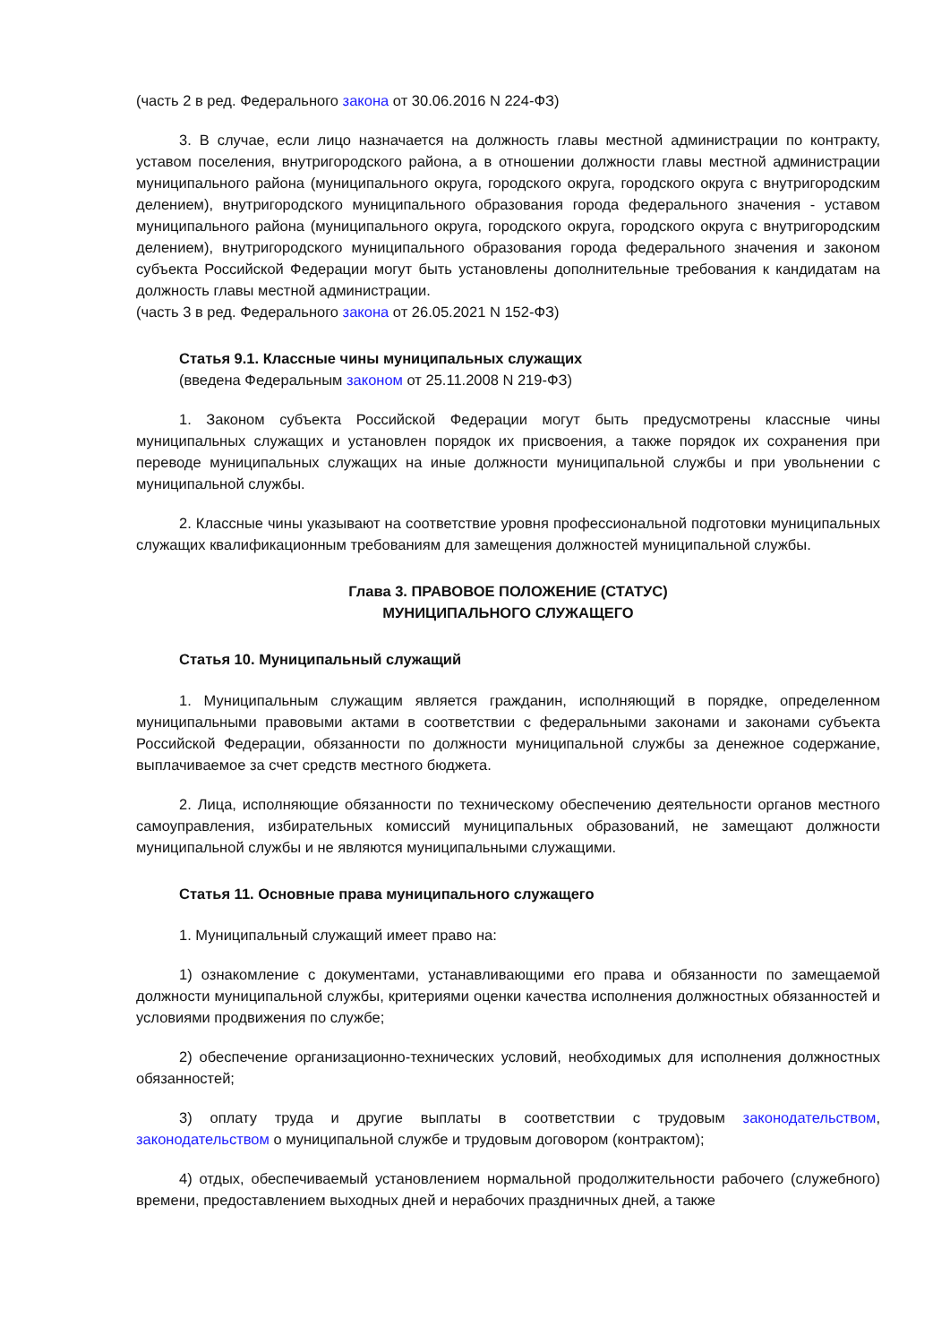(часть 2 в ред. Федерального закона от 30.06.2016 N 224-ФЗ)
3. В случае, если лицо назначается на должность главы местной администрации по контракту, уставом поселения, внутригородского района, а в отношении должности главы местной администрации муниципального района (муниципального округа, городского округа, городского округа с внутригородским делением), внутригородского муниципального образования города федерального значения - уставом муниципального района (муниципального округа, городского округа, городского округа с внутригородским делением), внутригородского муниципального образования города федерального значения и законом субъекта Российской Федерации могут быть установлены дополнительные требования к кандидатам на должность главы местной администрации.
(часть 3 в ред. Федерального закона от 26.05.2021 N 152-ФЗ)
Статья 9.1. Классные чины муниципальных служащих
(введена Федеральным законом от 25.11.2008 N 219-ФЗ)
1. Законом субъекта Российской Федерации могут быть предусмотрены классные чины муниципальных служащих и установлен порядок их присвоения, а также порядок их сохранения при переводе муниципальных служащих на иные должности муниципальной службы и при увольнении с муниципальной службы.
2. Классные чины указывают на соответствие уровня профессиональной подготовки муниципальных служащих квалификационным требованиям для замещения должностей муниципальной службы.
Глава 3. ПРАВОВОЕ ПОЛОЖЕНИЕ (СТАТУС)
МУНИЦИПАЛЬНОГО СЛУЖАЩЕГО
Статья 10. Муниципальный служащий
1. Муниципальным служащим является гражданин, исполняющий в порядке, определенном муниципальными правовыми актами в соответствии с федеральными законами и законами субъекта Российской Федерации, обязанности по должности муниципальной службы за денежное содержание, выплачиваемое за счет средств местного бюджета.
2. Лица, исполняющие обязанности по техническому обеспечению деятельности органов местного самоуправления, избирательных комиссий муниципальных образований, не замещают должности муниципальной службы и не являются муниципальными служащими.
Статья 11. Основные права муниципального служащего
1. Муниципальный служащий имеет право на:
1) ознакомление с документами, устанавливающими его права и обязанности по замещаемой должности муниципальной службы, критериями оценки качества исполнения должностных обязанностей и условиями продвижения по службе;
2) обеспечение организационно-технических условий, необходимых для исполнения должностных обязанностей;
3) оплату труда и другие выплаты в соответствии с трудовым законодательством, законодательством о муниципальной службе и трудовым договором (контрактом);
4) отдых, обеспечиваемый установлением нормальной продолжительности рабочего (служебного) времени, предоставлением выходных дней и нерабочих праздничных дней, а также